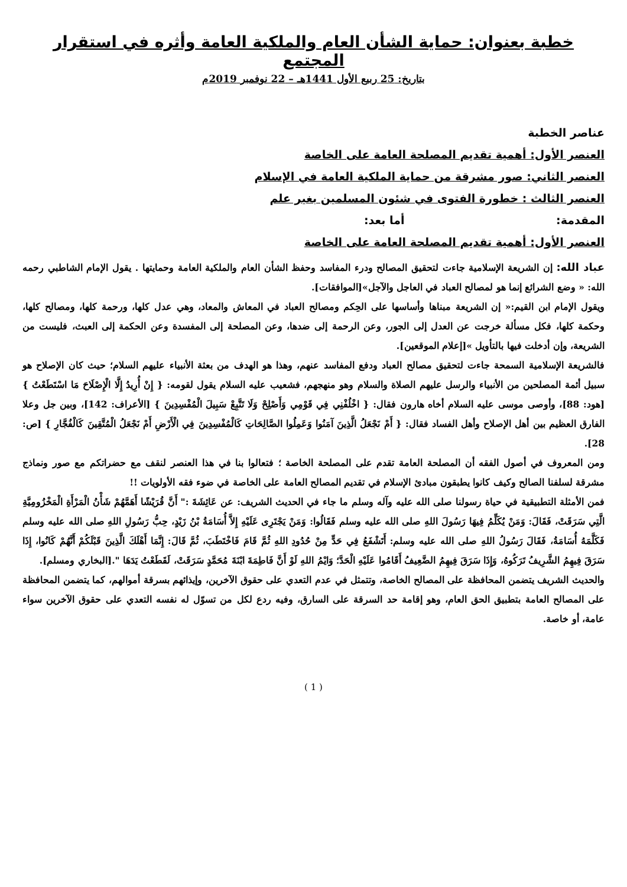خطبة بعنوان: حماية الشأن العام والملكية العامة وأثره في استقرار المجتمع
بتاريخ: 25 ربيع الأول 1441هـ – 22 نوفمبر 2019م
عناصر الخطبة
العنصر الأول: أهمية تقديم المصلحة العامة على الخاصة
العنصر الثاني: صور مشرقة من حماية الملكية العامة في الإسلام
العنصر الثالث : خطورة الفتوى في شئون المسلمين بغير علم
المقدمة: أما بعد:
العنصر الأول: أهمية تقديم المصلحة العامة على الخاصة
عباد الله: إن الشريعة الإسلامية جاءت لتحقيق المصالح ودرء المفاسد وحفظ الشأن العام والملكية العامة وحمايتها . يقول الإمام الشاطبي رحمه الله: « وضع الشرائع إنما هو لمصالح العباد في العاجل والآجل»[الموافقات].
ويقول الإمام ابن القيم:« إن الشريعة مبناها وأساسها على الحِكم ومصالح العباد في المعاش والمعاد، وهي عدل كلها، ورحمة كلها، ومصالح كلها، وحكمة كلها، فكل مسألة خرجت عن العدل إلى الجور، وعن الرحمة إلى ضدها، وعن المصلحة إلى المفسدة وعن الحكمة إلى العبث، فليست من الشريعة، وإن أدخلت فيها بالتأويل »[إعلام الموقعين].
فالشريعة الإسلامية السمحة جاءت لتحقيق مصالح العباد ودفع المفاسد عنهم، وهذا هو الهدف من بعثة الأنبياء عليهم السلام؛ حيث كان الإصلاح هو سبيل أئمة المصلحين من الأنبياء والرسل عليهم الصلاة والسلام وهو منهجهم، فشعيب عليه السلام يقول لقومه: { إِنْ أُرِيدُ إِلَّا الْإِصْلَاحَ مَا اسْتَطَعْتُ } [هود: 88]، وأوصى موسى عليه السلام أخاه هارون فقال: { اخْلُفْنِي فِي قَوْمِي وَأَصْلِحْ وَلَا تَتَّبِعْ سَبِيلَ الْمُفْسِدِينَ } [الأعراف: 142]، وبين جل وعلا الفارق العظيم بين أهل الإصلاح وأهل الفساد فقال: { أَمْ نَجْعَلُ الَّذِينَ آمَنُوا وَعَمِلُوا الصَّالِحَاتِ كَالْمُفْسِدِينَ فِي الْأَرْضِ أَمْ نَجْعَلُ الْمُتَّقِينَ كَالْفُجَّارِ } [ص: 28].
ومن المعروف في أصول الفقه أن المصلحة العامة تقدم على المصلحة الخاصة ؛ فتعالوا بنا في هذا العنصر لنقف مع حضراتكم مع صور ونماذج مشرقة لسلفنا الصالح وكيف كانوا يطبقون مبادئ الإسلام في تقديم المصالح العامة على الخاصة في ضوء فقه الأولويات !!
فمن الأمثلة التطبيقية في حياة رسولنا صلى الله عليه وآله وسلم ما جاء في الحديث الشريف: عن عَائِشَةَ :" أَنَّ قُرَيْشًا أَهَمَّهُمْ شَأْنُ الْمَرْأَةِ الْمَخْزُومِيَّةِ الَّتِي سَرَقَتْ، فَقَالَ: وَمَنْ يُكَلِّمُ فِيهَا رَسُولَ اللهِ صلى الله عليه وسلم فَقَالُوا: وَمَنْ يَجْتَرِى عَلَيْهِ إِلاَّ أُسَامَةُ بْنُ زَيْدٍ، حِبُّ رَسُولِ اللهِ صلى الله عليه وسلم فَكَلَّمَهُ أُسَامَةُ، فَقَالَ رَسُولُ اللهِ صلى الله عليه وسلم: أَتَشْفَعُ فِي حَدٍّ مِنْ حُدُودِ اللهِ ثُمَّ قَامَ فَاخْتَطَبَ، ثُمَّ قَالَ: إِنَّمَا أَهْلَكَ الَّذِينَ قَبْلَكُمْ أَنَّهُمْ كَانُوا، إِذَا سَرَقَ فِيهِمُ الشَّرِيفُ تَرَكُوهُ، وَإِذَا سَرَقَ فِيهِمُ الضَّعِيفُ أَقَامُوا عَلَيْهِ الْحَدَّ؛ وَايْمُ اللهِ لَوْ أَنَّ فَاطِمَةَ ابْنَةَ مُحَمَّدٍ سَرَقَتْ، لَقَطَعْتُ يَدَهَا ".[البخاري ومسلم].
والحديث الشريف يتضمن المحافظة على المصالح الخاصة، وتتمثل في عدم التعدي على حقوق الآخرين، وإيذائهم بسرقة أموالهم، كما يتضمن المحافظة على المصالح العامة بتطبيق الحق العام، وهو إقامة حد السرقة على السارق، وفيه ردع لكل من تسوّل له نفسه التعدي على حقوق الآخرين سواء عامة، أو خاصة.
( 1 )